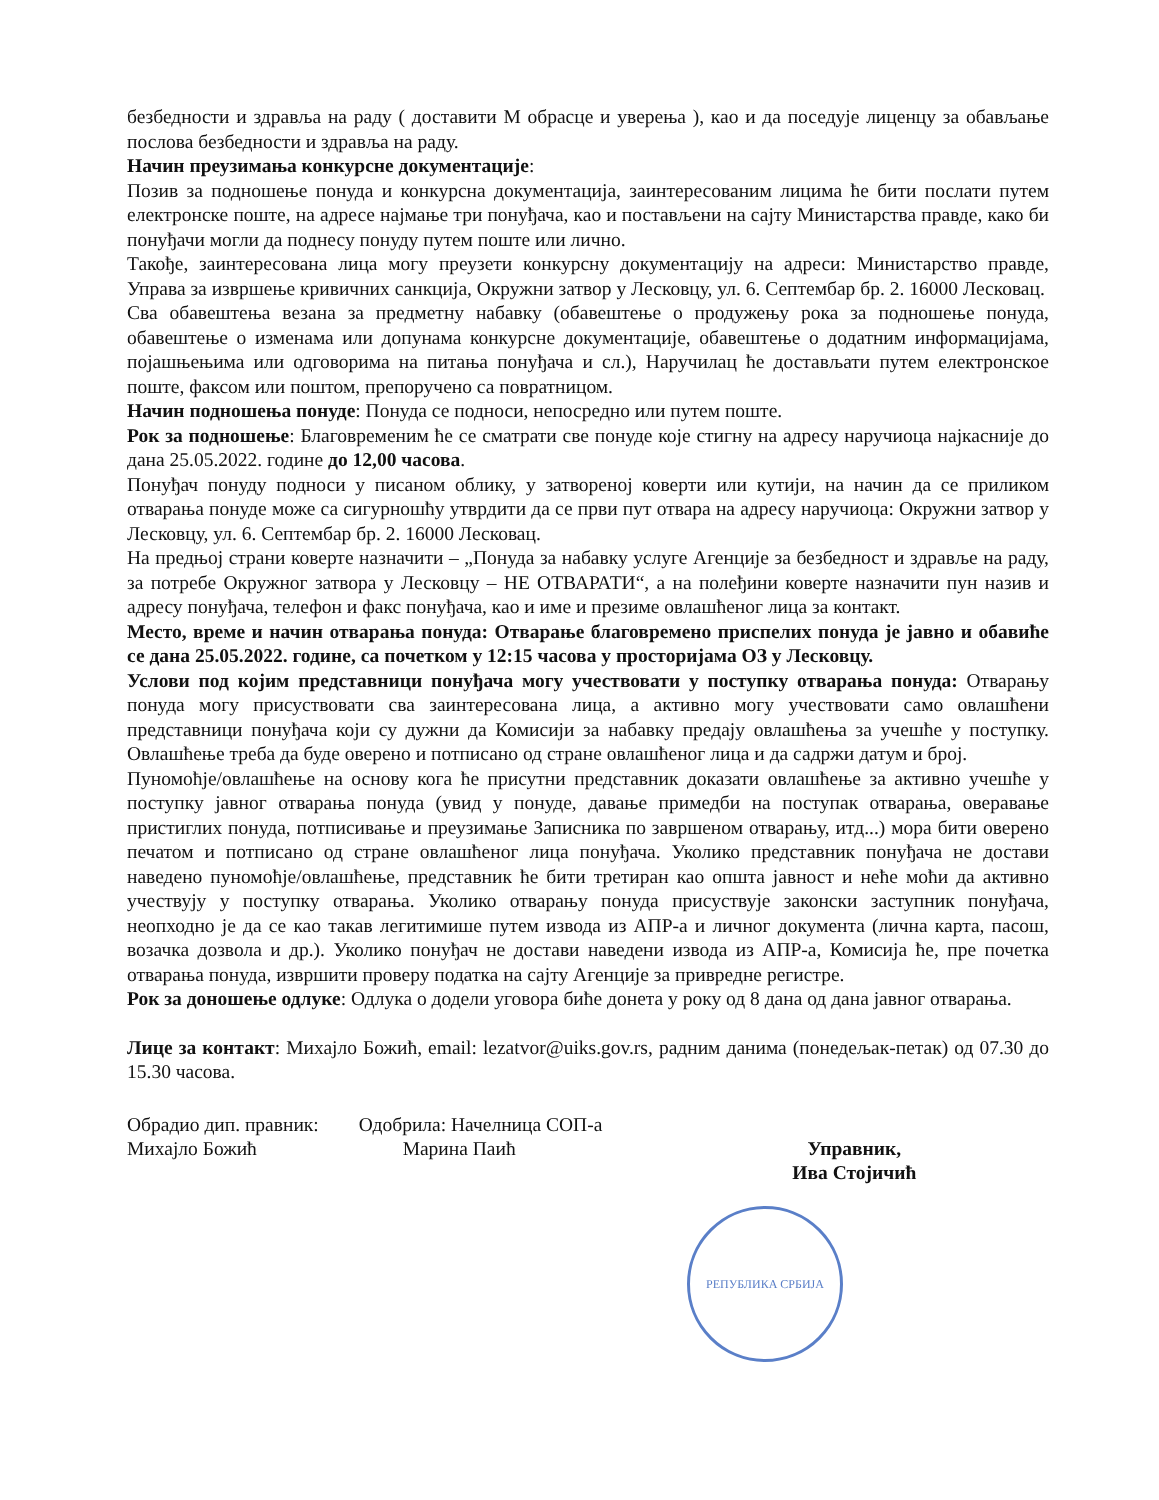безбедности и здравља на раду ( доставити М обрасце и уверења ), као и да поседује лиценцу за обављање послова безбедности и здравља на раду.
Начин преузимања конкурсне документације:
Позив за подношење понуда и конкурсна документација, заинтересованим лицима ће бити послати путем електронске поште, на адресе најмање три понуђача, као и постављени на сајту Министарства правде, како би понуђачи могли да поднесу понуду путем поште или лично.
Такође, заинтересована лица могу преузети конкурсну документацију на адреси: Министарство правде, Управа за извршење кривичних санкција, Окружни затвор у Лесковцу, ул. 6. Септембар бр. 2. 16000 Лесковац.
Сва обавештења везана за предметну набавку (обавештење о продужењу рока за подношење понуда, обавештење о изменама или допунама конкурсне документације, обавештење о додатним информацијама, појашњењима или одговорима на питања понуђача и сл.), Наручилац ће достављати путем електронское поште, факсом или поштом, препоручено са повратницом.
Начин подношења понуде: Понуда се подноси, непосредно или путем поште.
Рок за подношење: Благовременим ће се сматрати све понуде које стигну на адресу наручиоца најкасније до дана 25.05.2022. године до 12,00 часова.
Понуђач понуду подноси у писаном облику, у затвореној коверти или кутији, на начин да се приликом отварања понуде може са сигурношћу утврдити да се први пут отвара на адресу наручиоца: Окружни затвор у Лесковцу, ул. 6. Септембар бр. 2. 16000 Лесковац.
На предњој страни коверте назначити – „Понуда за набавку услуге Агенције за безбедност и здравље на раду, за потребе Окружног затвора у Лесковцу – НЕ ОТВАРАТИ“, а на полеђини коверте назначити пун назив и адресу понуђача, телефон и факс понуђача, као и име и презиме овлашћеног лица за контакт.
Место, време и начин отварања понуда: Отварање благовремено приспелих понуда је јавно и обавиће се дана 25.05.2022. године, са почетком у 12:15 часова у просторијама ОЗ у Лесковцу.
Услови под којим представници понуђача могу учествовати у поступку отварања понуда: Отварању понуда могу присуствовати сва заинтересована лица, а активно могу учествовати само овлашћени представници понуђача који су дужни да Комисији за набавку предају овлашћења за учешће у поступку. Овлашћење треба да буде оверено и потписано од стране овлашћеног лица и да садржи датум и број.
Пуномоћје/овлашћење на основу кога ће присутни представник доказати овлашћење за активно учешће у поступку јавног отварања понуда (увид у понуде, давање примедби на поступак отварања, оверавање пристиглих понуда, потписивање и преузимање Записника по завршеном отварању, итд...) мора бити оверено печатом и потписано од стране овлашћеног лица понуђача. Уколико представник понуђача не достави наведено пуномоћје/овлашћење, представник ће бити третиран као општа јавност и неће моћи да активно учествују у поступку отварања. Уколико отварању понуда присуствује законски заступник понуђача, неопходно је да се као такав легитимише путем извода из АПР-а и личног документа (лична карта, пасош, возачка дозвола и др.). Уколико понуђач не достави наведени извода из АПР-а, Комисија ће, пре почетка отварања понуда, извршити проверу податка на сајту Агенције за привредне регистре.
Рок за доношење одлуке: Одлука о додели уговора биће донета у року од 8 дана од дана јавног отварања.
Лице за контакт: Михајло Божић, email: lezatvor@uiks.gov.rs, радним данима (понедељак-петак) од 07.30 до 15.30 часова.
Обрадио дип. правник:
Михајло Божић
Одобрила: Начелница СОП-а
Марина Паић
Управник,
Ива Стојичић
РЕПУБЛИКА СРБИЈА